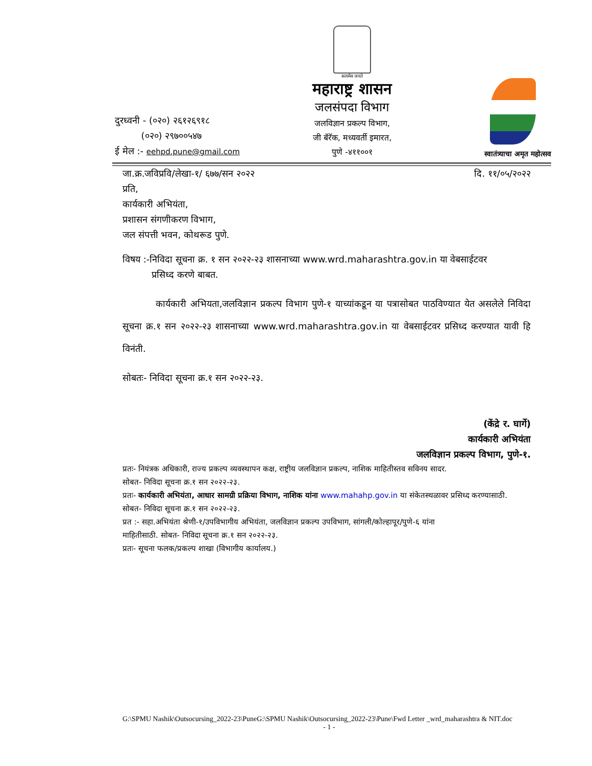दुरध्वनी - (०२०) २६१२६९१८
(०२०) २९७००५४७
ई मेल :- eehpd.pune@gmail.com
सत्यमेव जयते
महाराष्ट्र शासन
जलसंपदा विभाग
जलविज्ञान प्रकल्प विभाग,
जी बॅरॅक, मध्यवर्ती इमारत,
पुणे -४११००१
स्वातंत्र्याचा अमृत महोत्सव
जा.क्र.जविप्रवि/लेखा-१/ ६७७/सन २०२२ दि. ११/०५/२०२२
प्रति,
कार्यकारी अभियंता,
प्रशासन संगणीकरण विभाग,
जल संपत्ती भवन, कोथरूड पुणे.
विषय :-निविदा सूचना क्र. १ सन २०२२-२३ शासनाच्या www.wrd.maharashtra.gov.in या वेबसाईटवर
प्रसिध्द करणे बाबत.
कार्यकारी अभियता,जलविज्ञान प्रकल्प विभाग पुणे-१ याच्यांकडून या पत्रासोबत पाठविण्यात येत असलेले निविदा सूचना क्र.१ सन २०२२-२३ शासनाच्या www.wrd.maharashtra.gov.in या वेबसाईटवर प्रसिध्द करण्यात यावी हि विनंती.
सोबतः- निविदा सूचना क्र.१ सन २०२२-२३.
(केंद्रे र. घार्गे)
कार्यकारी अभियंता
जलविज्ञान प्रकल्प विभाग, पुणे-१.
प्रतः- नियंत्रक अधिकारी, राज्य प्रकल्प व्यवस्थापन कक्ष, राष्ट्रीय जलविज्ञान प्रकल्प, नाशिक माहितीस्तव सविनय सादर.
सोबत- निविदा सूचना क्र.१ सन २०२२-२३.
प्रतः- कार्यकारी अभियंता, आधार सामग्री प्रक्रिया विभाग, नाशिक यांना www.mahahp.gov.in या संकेतस्थळावर प्रसिध्द करण्यासाठी.
सोबत- निविदा सूचना क्र.१ सन २०२२-२३.
प्रत :- सहा.अभियंता श्रेणी-१/उपविभागीय अभियंता, जलविज्ञान प्रकल्प उपविभाग, सांगली/कोल्हापूर/पुणे-६ यांना
माहितीसाठी. सोबत- निविदा सूचना क्र.१ सन २०२२-२३.
प्रतः- सूचना फलक/प्रकल्प शाखा (विभागीय कार्यालय.)
G:\SPMU Nashik\Outsocursing_2022-23\PuneG:\SPMU Nashik\Outsocursing_2022-23\Pune\Fwd Letter _wrd_maharashtra & NIT.doc
- 1 -